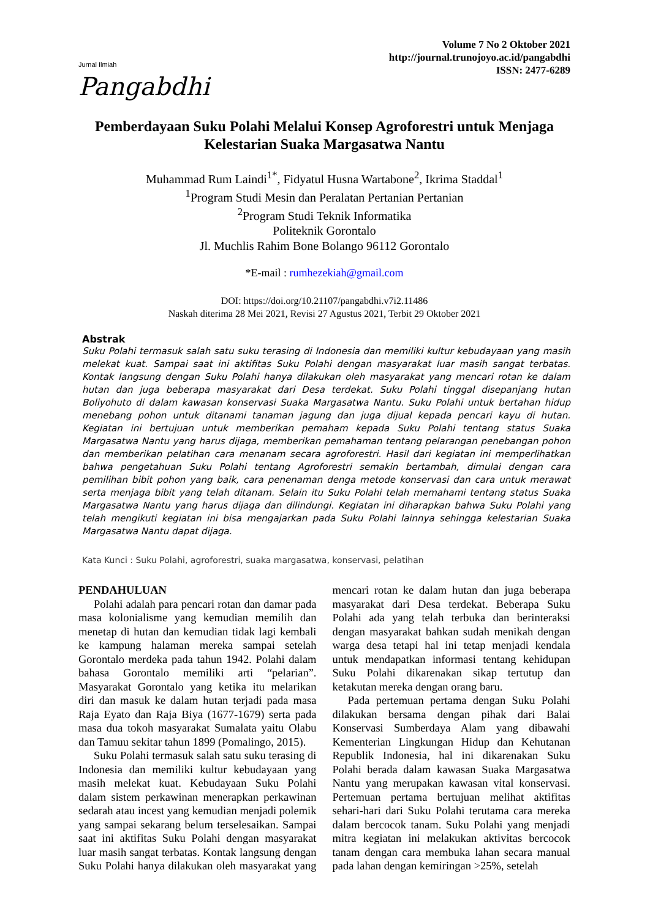Jurnal Ilmiah
Pangabdhi
Volume 7 No 2 Oktober 2021
http://journal.trunojoyo.ac.id/pangabdhi
ISSN: 2477-6289
Pemberdayaan Suku Polahi Melalui Konsep Agroforestri untuk Menjaga Kelestarian Suaka Margasatwa Nantu
Muhammad Rum Laindi<sup>1*</sup>, Fidyatul Husna Wartabone<sup>2</sup>, Ikrima Staddal<sup>1</sup>
<sup>1</sup> Program Studi Mesin dan Peralatan Pertanian Pertanian
<sup>2</sup> Program Studi Teknik Informatika
Politeknik Gorontalo
Jl. Muchlis Rahim Bone Bolango 96112 Gorontalo
*E-mail : rumhezekiah@gmail.com
DOI: https://doi.org/10.21107/pangabdhi.v7i2.11486
Naskah diterima 28 Mei 2021, Revisi 27 Agustus 2021, Terbit 29 Oktober 2021
Abstrak
Suku Polahi termasuk salah satu suku terasing di Indonesia dan memiliki kultur kebudayaan yang masih melekat kuat. Sampai saat ini aktifitas Suku Polahi dengan masyarakat luar masih sangat terbatas. Kontak langsung dengan Suku Polahi hanya dilakukan oleh masyarakat yang mencari rotan ke dalam hutan dan juga beberapa masyarakat dari Desa terdekat. Suku Polahi tinggal disepanjang hutan Boliyohuto di dalam kawasan konservasi Suaka Margasatwa Nantu. Suku Polahi untuk bertahan hidup menebang pohon untuk ditanami tanaman jagung dan juga dijual kepada pencari kayu di hutan. Kegiatan ini bertujuan untuk memberikan pemaham kepada Suku Polahi tentang status Suaka Margasatwa Nantu yang harus dijaga, memberikan pemahaman tentang pelarangan penebangan pohon dan memberikan pelatihan cara menanam secara agroforestri. Hasil dari kegiatan ini memperlihatkan bahwa pengetahuan Suku Polahi tentang Agroforestri semakin bertambah, dimulai dengan cara pemilihan bibit pohon yang baik, cara penenaman denga metode konservasi dan cara untuk merawat serta menjaga bibit yang telah ditanam. Selain itu Suku Polahi telah memahami tentang status Suaka Margasatwa Nantu yang harus dijaga dan dilindungi. Kegiatan ini diharapkan bahwa Suku Polahi yang telah mengikuti kegiatan ini bisa mengajarkan pada Suku Polahi lainnya sehingga kelestarian Suaka Margasatwa Nantu dapat dijaga.
Kata Kunci : Suku Polahi, agroforestri, suaka margasatwa, konservasi, pelatihan
PENDAHULUAN
Polahi adalah para pencari rotan dan damar pada masa kolonialisme yang kemudian memilih dan menetap di hutan dan kemudian tidak lagi kembali ke kampung halaman mereka sampai setelah Gorontalo merdeka pada tahun 1942. Polahi dalam bahasa Gorontalo memiliki arti “pelarian”. Masyarakat Gorontalo yang ketika itu melarikan diri dan masuk ke dalam hutan terjadi pada masa Raja Eyato dan Raja Biya (1677-1679) serta pada masa dua tokoh masyarakat Sumalata yaitu Olabu dan Tamuu sekitar tahun 1899 (Pomalingo, 2015).
Suku Polahi termasuk salah satu suku terasing di Indonesia dan memiliki kultur kebudayaan yang masih melekat kuat. Kebudayaan Suku Polahi dalam sistem perkawinan menerapkan perkawinan sedarah atau incest yang kemudian menjadi polemik yang sampai sekarang belum terselesaikan. Sampai saat ini aktifitas Suku Polahi dengan masyarakat luar masih sangat terbatas. Kontak langsung dengan Suku Polahi hanya dilakukan oleh masyarakat yang mencari rotan ke dalam hutan dan juga beberapa masyarakat dari Desa terdekat. Beberapa Suku Polahi ada yang telah terbuka dan berinteraksi dengan masyarakat bahkan sudah menikah dengan warga desa tetapi hal ini tetap menjadi kendala untuk mendapatkan informasi tentang kehidupan Suku Polahi dikarenakan sikap tertutup dan ketakutan mereka dengan orang baru.
Pada pertemuan pertama dengan Suku Polahi dilakukan bersama dengan pihak dari Balai Konservasi Sumberdaya Alam yang dibawahi Kementerian Lingkungan Hidup dan Kehutanan Republik Indonesia, hal ini dikarenakan Suku Polahi berada dalam kawasan Suaka Margasatwa Nantu yang merupakan kawasan vital konservasi. Pertemuan pertama bertujuan melihat aktifitas sehari-hari dari Suku Polahi terutama cara mereka dalam bercocok tanam. Suku Polahi yang menjadi mitra kegiatan ini melakukan aktivitas bercocok tanam dengan cara membuka lahan secara manual pada lahan dengan kemiringan >25%, setelah